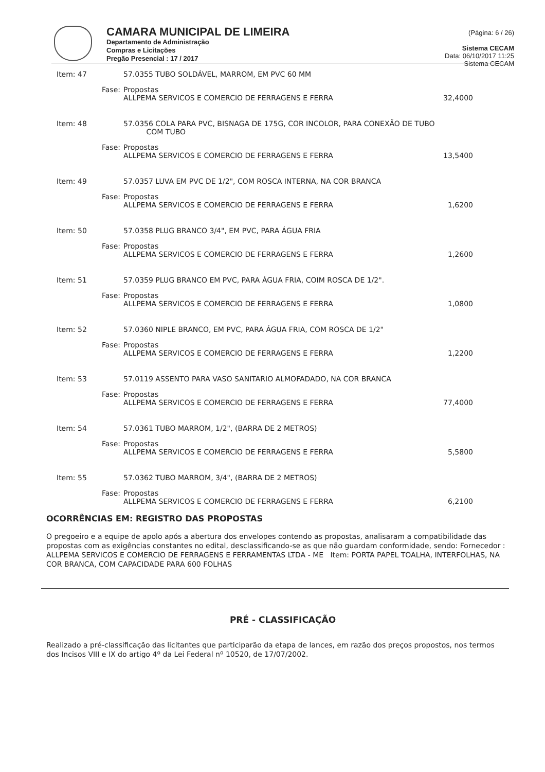CAMARA MUNICIPAL DE LIMEIRA
Departamento de Administração
Compras e Licitações
Pregão Presencial : 17 / 2017
(Página: 6 / 26)
Sistema CECAM
Data: 06/10/2017 11:25
Sistema CECAM
Item: 47 57.0355 TUBO SOLDÁVEL, MARROM, EM PVC 60 MM
Fase: Propostas
ALLPEMA SERVICOS E COMERCIO DE FERRAGENS E FERRA 32,4000
Item: 48 57.0356 COLA PARA PVC, BISNAGA DE 175G, COR INCOLOR, PARA CONEXÃO DE TUBO
COM TUBO
Fase: Propostas
ALLPEMA SERVICOS E COMERCIO DE FERRAGENS E FERRA 13,5400
Item: 49 57.0357 LUVA EM PVC DE 1/2", COM ROSCA INTERNA, NA COR BRANCA
Fase: Propostas
ALLPEMA SERVICOS E COMERCIO DE FERRAGENS E FERRA 1,6200
Item: 50 57.0358 PLUG BRANCO 3/4", EM PVC, PARA ÁGUA FRIA
Fase: Propostas
ALLPEMA SERVICOS E COMERCIO DE FERRAGENS E FERRA 1,2600
Item: 51 57.0359 PLUG BRANCO EM PVC, PARA ÁGUA FRIA, COIM ROSCA DE 1/2".
Fase: Propostas
ALLPEMA SERVICOS E COMERCIO DE FERRAGENS E FERRA 1,0800
Item: 52 57.0360 NIPLE BRANCO, EM PVC, PARA ÁGUA FRIA, COM ROSCA DE 1/2"
Fase: Propostas
ALLPEMA SERVICOS E COMERCIO DE FERRAGENS E FERRA 1,2200
Item: 53 57.0119 ASSENTO PARA VASO SANITARIO ALMOFADADO, NA COR BRANCA
Fase: Propostas
ALLPEMA SERVICOS E COMERCIO DE FERRAGENS E FERRA 77,4000
Item: 54 57.0361 TUBO MARROM, 1/2", (BARRA DE 2 METROS)
Fase: Propostas
ALLPEMA SERVICOS E COMERCIO DE FERRAGENS E FERRA 5,5800
Item: 55 57.0362 TUBO MARROM, 3/4", (BARRA DE 2 METROS)
Fase: Propostas
ALLPEMA SERVICOS E COMERCIO DE FERRAGENS E FERRA 6,2100
OCORRÊNCIAS EM: REGISTRO DAS PROPOSTAS
O pregoeiro e a equipe de apolo após a abertura dos envelopes contendo as propostas, analisaram a compatibilidade das propostas com as exigências constantes no edital, desclassificando-se as que não guardam conformidade, sendo: Fornecedor : ALLPEMA SERVICOS E COMERCIO DE FERRAGENS E FERRAMENTAS LTDA - ME Item: PORTA PAPEL TOALHA, INTERFOLHAS, NA COR BRANCA, COM CAPACIDADE PARA 600 FOLHAS
PRÉ - CLASSIFICAÇÃO
Realizado a pré-classificação das licitantes que participarão da etapa de lances, em razão dos preços propostos, nos termos dos Incisos VIII e IX do artigo 4º da Lei Federal nº 10520, de 17/07/2002.